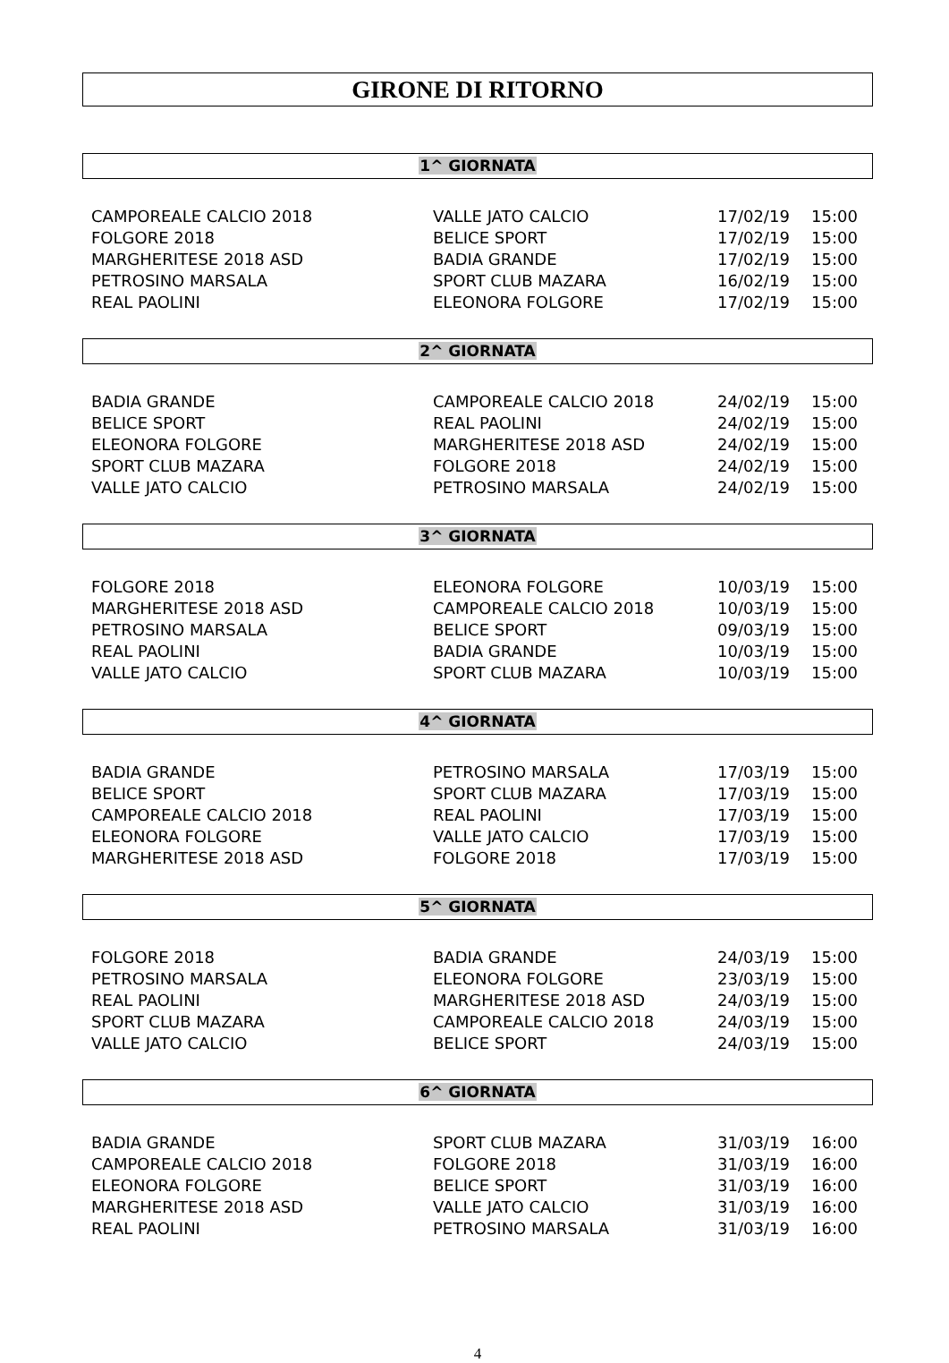GIRONE DI RITORNO
1^ GIORNATA
| CAMPOREALE CALCIO 2018 | VALLE JATO CALCIO | 17/02/19 | 15:00 |
| FOLGORE 2018 | BELICE SPORT | 17/02/19 | 15:00 |
| MARGHERITESE 2018 ASD | BADIA GRANDE | 17/02/19 | 15:00 |
| PETROSINO MARSALA | SPORT CLUB MAZARA | 16/02/19 | 15:00 |
| REAL PAOLINI | ELEONORA FOLGORE | 17/02/19 | 15:00 |
2^ GIORNATA
| BADIA GRANDE | CAMPOREALE CALCIO 2018 | 24/02/19 | 15:00 |
| BELICE SPORT | REAL PAOLINI | 24/02/19 | 15:00 |
| ELEONORA FOLGORE | MARGHERITESE 2018 ASD | 24/02/19 | 15:00 |
| SPORT CLUB MAZARA | FOLGORE 2018 | 24/02/19 | 15:00 |
| VALLE JATO CALCIO | PETROSINO MARSALA | 24/02/19 | 15:00 |
3^ GIORNATA
| FOLGORE 2018 | ELEONORA FOLGORE | 10/03/19 | 15:00 |
| MARGHERITESE 2018 ASD | CAMPOREALE CALCIO 2018 | 10/03/19 | 15:00 |
| PETROSINO MARSALA | BELICE SPORT | 09/03/19 | 15:00 |
| REAL PAOLINI | BADIA GRANDE | 10/03/19 | 15:00 |
| VALLE JATO CALCIO | SPORT CLUB MAZARA | 10/03/19 | 15:00 |
4^ GIORNATA
| BADIA GRANDE | PETROSINO MARSALA | 17/03/19 | 15:00 |
| BELICE SPORT | SPORT CLUB MAZARA | 17/03/19 | 15:00 |
| CAMPOREALE CALCIO 2018 | REAL PAOLINI | 17/03/19 | 15:00 |
| ELEONORA FOLGORE | VALLE JATO CALCIO | 17/03/19 | 15:00 |
| MARGHERITESE 2018 ASD | FOLGORE 2018 | 17/03/19 | 15:00 |
5^ GIORNATA
| FOLGORE 2018 | BADIA GRANDE | 24/03/19 | 15:00 |
| PETROSINO MARSALA | ELEONORA FOLGORE | 23/03/19 | 15:00 |
| REAL PAOLINI | MARGHERITESE 2018 ASD | 24/03/19 | 15:00 |
| SPORT CLUB MAZARA | CAMPOREALE CALCIO 2018 | 24/03/19 | 15:00 |
| VALLE JATO CALCIO | BELICE SPORT | 24/03/19 | 15:00 |
6^ GIORNATA
| BADIA GRANDE | SPORT CLUB MAZARA | 31/03/19 | 16:00 |
| CAMPOREALE CALCIO 2018 | FOLGORE 2018 | 31/03/19 | 16:00 |
| ELEONORA FOLGORE | BELICE SPORT | 31/03/19 | 16:00 |
| MARGHERITESE 2018 ASD | VALLE JATO CALCIO | 31/03/19 | 16:00 |
| REAL PAOLINI | PETROSINO MARSALA | 31/03/19 | 16:00 |
4